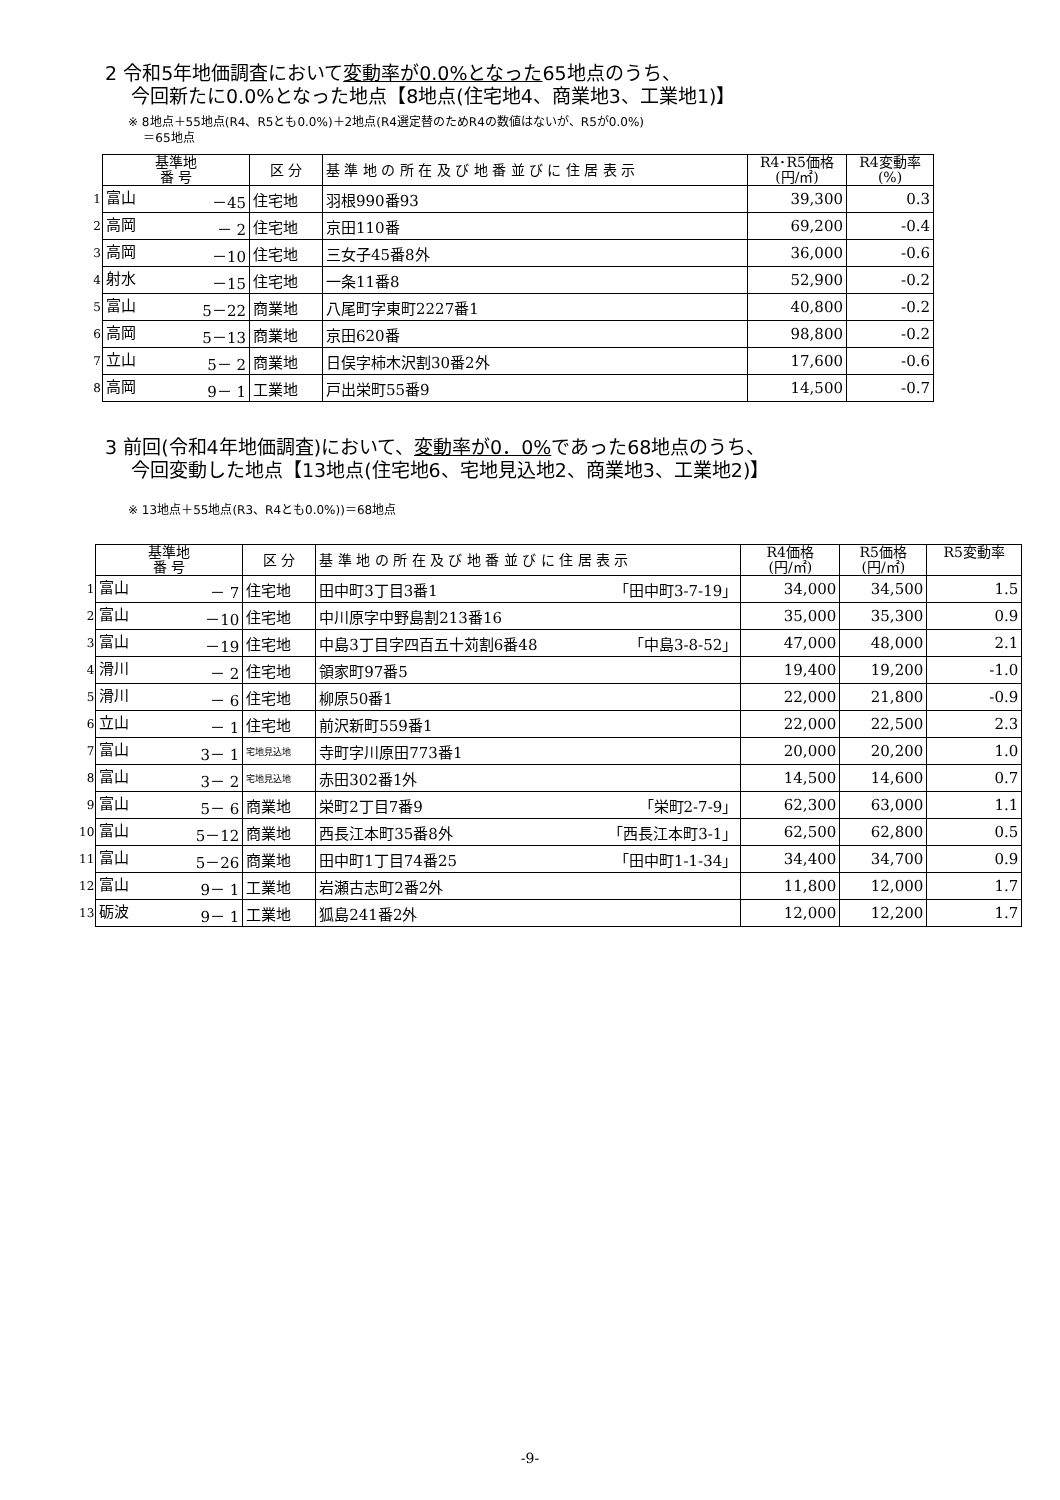2 令和5年地価調査において変動率が0.0%となった65地点のうち、
今回新たに0.0%となった地点【8地点(住宅地4、商業地3、工業地1)】
※ 8地点＋55地点(R4、R5とも0.0%)＋2地点(R4選定替のためR4の数値はないが、R5が0.0%)
＝65地点
| | 基準地 番 号 | 区 分 | 基 準 地 の 所 在 及 び 地 番 並 び に 住 居 表 示 | R4･R5価格 (円/㎡) | R4変動率 (%) |
| --- | --- | --- | --- | --- | --- |
| 1 | 富山 －45 | 住宅地 | 羽根990番93 | 39,300 | 0.3 |
| 2 | 高岡 － 2 | 住宅地 | 京田110番 | 69,200 | -0.4 |
| 3 | 高岡 －10 | 住宅地 | 三女子45番8外 | 36,000 | -0.6 |
| 4 | 射水 －15 | 住宅地 | 一条11番8 | 52,900 | -0.2 |
| 5 | 富山 5－22 | 商業地 | 八尾町字東町2227番1 | 40,800 | -0.2 |
| 6 | 高岡 5－13 | 商業地 | 京田620番 | 98,800 | -0.2 |
| 7 | 立山 5－ 2 | 商業地 | 日俣字柿木沢割30番2外 | 17,600 | -0.6 |
| 8 | 高岡 9－ 1 | 工業地 | 戸出栄町55番9 | 14,500 | -0.7 |
3 前回(令和4年地価調査)において、変動率が0．0% であった68地点のうち、
今回変動した地点【13地点(住宅地6、宅地見込地2、商業地3、工業地2)】
※ 13地点＋55地点(R3、R4とも0.0%))＝68地点
| | 基準地 番 号 | 区 分 | 基 準 地 の 所 在 及 び 地 番 並 び に 住 居 表 示 | R4価格 (円/㎡) | R5価格 (円/㎡) | R5変動率 |
| --- | --- | --- | --- | --- | --- | --- |
| 1 | 富山 － 7 | 住宅地 | 田中町3丁目3番1 「田中町3-7-19」 | 34,000 | 34,500 | 1.5 |
| 2 | 富山 －10 | 住宅地 | 中川原字中野島割213番16 | 35,000 | 35,300 | 0.9 |
| 3 | 富山 －19 | 住宅地 | 中島3丁目字四百五十苅割6番48 「中島3-8-52」 | 47,000 | 48,000 | 2.1 |
| 4 | 滑川 － 2 | 住宅地 | 領家町97番5 | 19,400 | 19,200 | -1.0 |
| 5 | 滑川 － 6 | 住宅地 | 柳原50番1 | 22,000 | 21,800 | -0.9 |
| 6 | 立山 － 1 | 住宅地 | 前沢新町559番1 | 22,000 | 22,500 | 2.3 |
| 7 | 富山 3－ 1 | 宅地見込地 | 寺町字川原田773番1 | 20,000 | 20,200 | 1.0 |
| 8 | 富山 3－ 2 | 宅地見込地 | 赤田302番1外 | 14,500 | 14,600 | 0.7 |
| 9 | 富山 5－ 6 | 商業地 | 栄町2丁目7番9 「栄町2-7-9」 | 62,300 | 63,000 | 1.1 |
| 10 | 富山 5－12 | 商業地 | 西長江本町35番8外 「西長江本町3-1」 | 62,500 | 62,800 | 0.5 |
| 11 | 富山 5－26 | 商業地 | 田中町1丁目74番25 「田中町1-1-34」 | 34,400 | 34,700 | 0.9 |
| 12 | 富山 9－ 1 | 工業地 | 岩瀬古志町2番2外 | 11,800 | 12,000 | 1.7 |
| 13 | 砺波 9－ 1 | 工業地 | 狐島241番2外 | 12,000 | 12,200 | 1.7 |
-9-